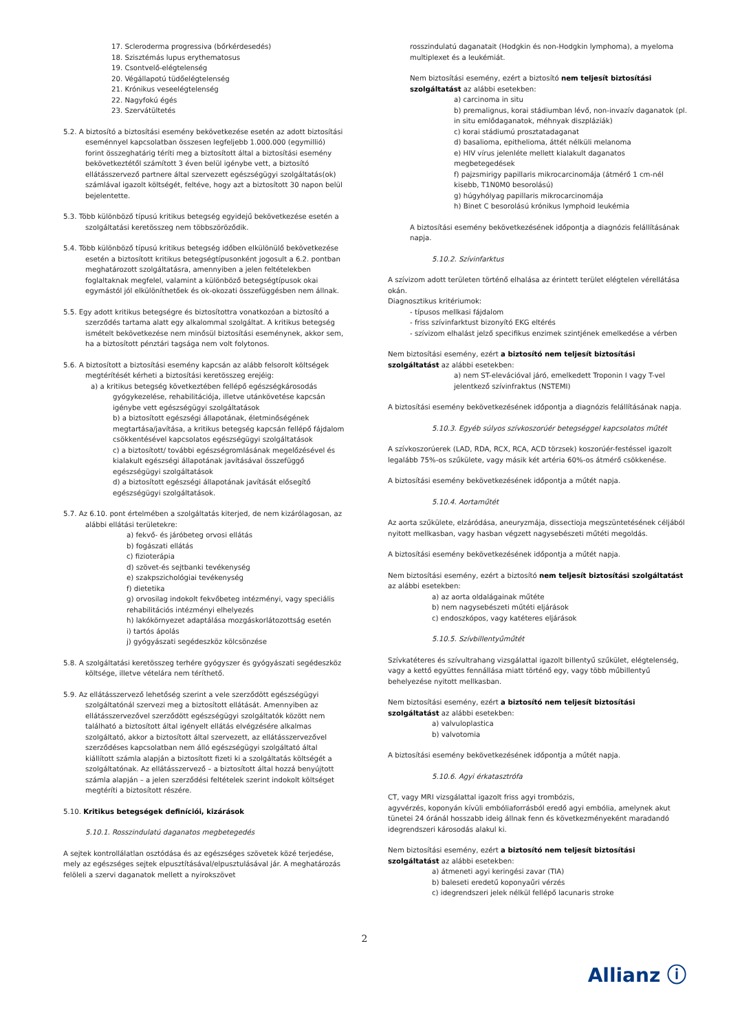17. Scleroderma progressiva (bőrkérdesedés)
18. Szisztémás lupus erythematosus
19. Csontvelő-elégtelenség
20. Végállapotú tüdőelégtelenség
21. Krónikus veseelégtelenség
22. Nagyfokú égés
23. Szervátültetés
5.2. A biztosító a biztosítási esemény bekövetkezése esetén az adott biztosítási eseménnyel kapcsolatban összesen legfeljebb 1.000.000 (egymillió) forint összeghatárig téríti meg a biztosított által a biztosítási esemény bekövetkeztétől számított 3 éven belül igénybe vett, a biztosító ellátásszervező partnere által szervezett egészségügyi szolgáltatás(ok) számlával igazolt költségét, feltéve, hogy azt a biztosított 30 napon belül bejelentette.
5.3. Több különböző típusú kritikus betegség egyidejű bekövetkezése esetén a szolgáltatási keretösszeg nem többszöröződik.
5.4. Több különböző típusú kritikus betegség időben elkülönülő bekövetkezése esetén a biztosított kritikus betegségtípusonként jogosult a 6.2. pontban meghatározott szolgáltatásra, amennyiben a jelen feltételekben foglaltaknak megfelel, valamint a különböző betegségtípusok okai egymástól jól elkülöníthetőek és ok-okozati összefüggésben nem állnak.
5.5. Egy adott kritikus betegségre és biztosítottra vonatkozóan a biztosító a szerződés tartama alatt egy alkalommal szolgáltat. A kritikus betegség ismételt bekövetkezése nem minősül biztosítási eseménynek, akkor sem, ha a biztosított pénztári tagsága nem volt folytonos.
5.6. A biztosított a biztosítási esemény kapcsán az alább felsorolt költségek megtérítését kérheti a biztosítási keretösszeg erejéig:
a) a kritikus betegség következtében fellépő egészségkárosodás gyógykezelése, rehabilitációja, illetve utánkövetése kapcsán igénybe vett egészségügyi szolgáltatások
b) a biztosított egészségi állapotának, életminőségének megtartása/javítása, a kritikus betegség kapcsán fellépő fájdalom csökkentésével kapcsolatos egészségügyi szolgáltatások
c) a biztosított/ további egészségromlásának megelőzésével és kialakult egészségi állapotának javításával összefüggő egészségügyi szolgáltatások
d) a biztosított egészségi állapotának javítását elősegítő egészségügyi szolgáltatások.
5.7. Az 6.10. pont értelmében a szolgáltatás kiterjed, de nem kizárólagosan, az alábbi ellátási területekre:
a) fekvő- és járóbeteg orvosi ellátás
b) fogászati ellátás
c) fizioterápia
d) szövet-és sejtbanki tevékenység
e) szakpszichológiai tevékenység
f) dietetika
g) orvosilag indokolt fekvőbeteg intézményi, vagy speciális rehabilitációs intézményi elhelyezés
h) lakókörnyezet adaptálása mozgáskorlátozottság esetén
i) tartós ápolás
j) gyógyászati segédeszköz kölcsönzése
5.8. A szolgáltatási keretösszeg terhére gyógyszer és gyógyászati segédeszköz költsége, illetve vételára nem téríthető.
5.9. Az ellátásszervező lehetőség szerint a vele szerződött egészségügyi szolgáltatónál szervezi meg a biztosított ellátását. Amennyiben az ellátásszervezővel szerződött egészségügyi szolgáltatók között nem található a biztosított által igényelt ellátás elvégzésére alkalmas szolgáltató, akkor a biztosított által szervezett, az ellátásszervezővel szerződéses kapcsolatban nem álló egészségügyi szolgáltató által kiállított számla alapján a biztosított fizeti ki a szolgáltatás költségét a szolgáltatónak. Az ellátásszervező – a biztosított által hozzá benyújtott számla alapján – a jelen szerződési feltételek szerint indokolt költséget megtéríti a biztosított részére.
5.10. Kritikus betegségek definíciói, kizárások
5.10.1. Rosszindulatú daganatos megbetegedés
A sejtek kontrollálatlan osztódása és az egészséges szövetek közé terjedése, mely az egészséges sejtek elpusztításával/elpusztulásával jár. A meghatározás felöleli a szervi daganatok mellett a nyirokszövet
rosszindulatú daganatait (Hodgkin és non-Hodgkin lymphoma), a myeloma multiplexet és a leukémiát.
Nem biztosítási esemény, ezért a biztosító nem teljesít biztosítási szolgáltatást az alábbi esetekben:
a) carcinoma in situ
b) premalignus, korai stádiumban lévő, non-invazív daganatok (pl. in situ emlődaganatok, méhnyak diszpláziák)
c) korai stádiumú prosztatadaganat
d) basalioma, epithelioma, áttét nélküli melanoma
e) HIV vírus jelenléte mellett kialakult daganatos megbetegedések
f) pajzsmirigy papillaris mikrocarcinomája (átmérő 1 cm-nél kisebb, T1N0M0 besorolású)
g) húgyhólyag papillaris mikrocarcinomája
h) Binet C besorolású krónikus lymphoid leukémia
A biztosítási esemény bekövetkezésének időpontja a diagnózis felállításának napja.
5.10.2. Szívinfarktus
A szívizom adott területen történő elhalása az érintett terület elégtelen vérellátása okán.
Diagnosztikus kritériumok:
- típusos mellkasi fájdalom
- friss szívinfarktust bizonyító EKG eltérés
- szívizom elhalást jelző specifikus enzimek szintjének emelkedése a vérben
Nem biztosítási esemény, ezért a biztosító nem teljesít biztosítási szolgáltatást az alábbi esetekben:
a) nem ST-elevációval járó, emelkedett Troponin I vagy T-vel jelentkező szívinfraktus (NSTEMI)
A biztosítási esemény bekövetkezésének időpontja a diagnózis felállításának napja.
5.10.3. Egyéb súlyos szívkoszorúér betegséggel kapcsolatos műtét
A szívkoszorúerek (LAD, RDA, RCX, RCA, ACD törzsek) koszorúér-festéssel igazolt legalább 75%-os szűkülete, vagy másik két artéria 60%-os átmérő csökkenése.
A biztosítási esemény bekövetkezésének időpontja a műtét napja.
5.10.4. Aortaműtét
Az aorta szűkülete, elzáródása, aneuryzmája, dissectioja megszüntetésének céljából nyitott mellkasban, vagy hasban végzett nagysebészeti műtéti megoldás.
A biztosítási esemény bekövetkezésének időpontja a műtét napja.
Nem biztosítási esemény, ezért a biztosító nem teljesít biztosítási szolgáltatást az alábbi esetekben:
a) az aorta oldalágainak műtéte
b) nem nagysebészeti műtéti eljárások
c) endoszkópos, vagy katéteres eljárások
5.10.5. Szívbillentyűműtét
Szívkatéteres és szívultrahang vizsgálattal igazolt billentyű szűkület, elégtelenség, vagy a kettő együttes fennállása miatt történő egy, vagy több műbillentyű behelyezése nyitott mellkasban.
Nem biztosítási esemény, ezért a biztosító nem teljesít biztosítási szolgáltatást az alábbi esetekben:
a) valvuloplastica
b) valvotomia
A biztosítási esemény bekövetkezésének időpontja a műtét napja.
5.10.6. Agyi érkatasztrófa
CT, vagy MRI vizsgálattal igazolt friss agyi trombózis,
agyvérzés, koponyán kívüli embóliaforrásból eredő agyi embólia, amelynek akut tünetei 24 óránál hosszabb ideig állnak fenn és következményeként maradandó idegrendszeri károsodás alakul ki.
Nem biztosítási esemény, ezért a biztosító nem teljesít biztosítási szolgáltatást az alábbi esetekben:
a) átmeneti agyi keringési zavar (TIA)
b) baleseti eredetű koponyaűri vérzés
c) idegrendszeri jelek nélkül fellépő lacunaris stroke
2
Allianz ⓘ